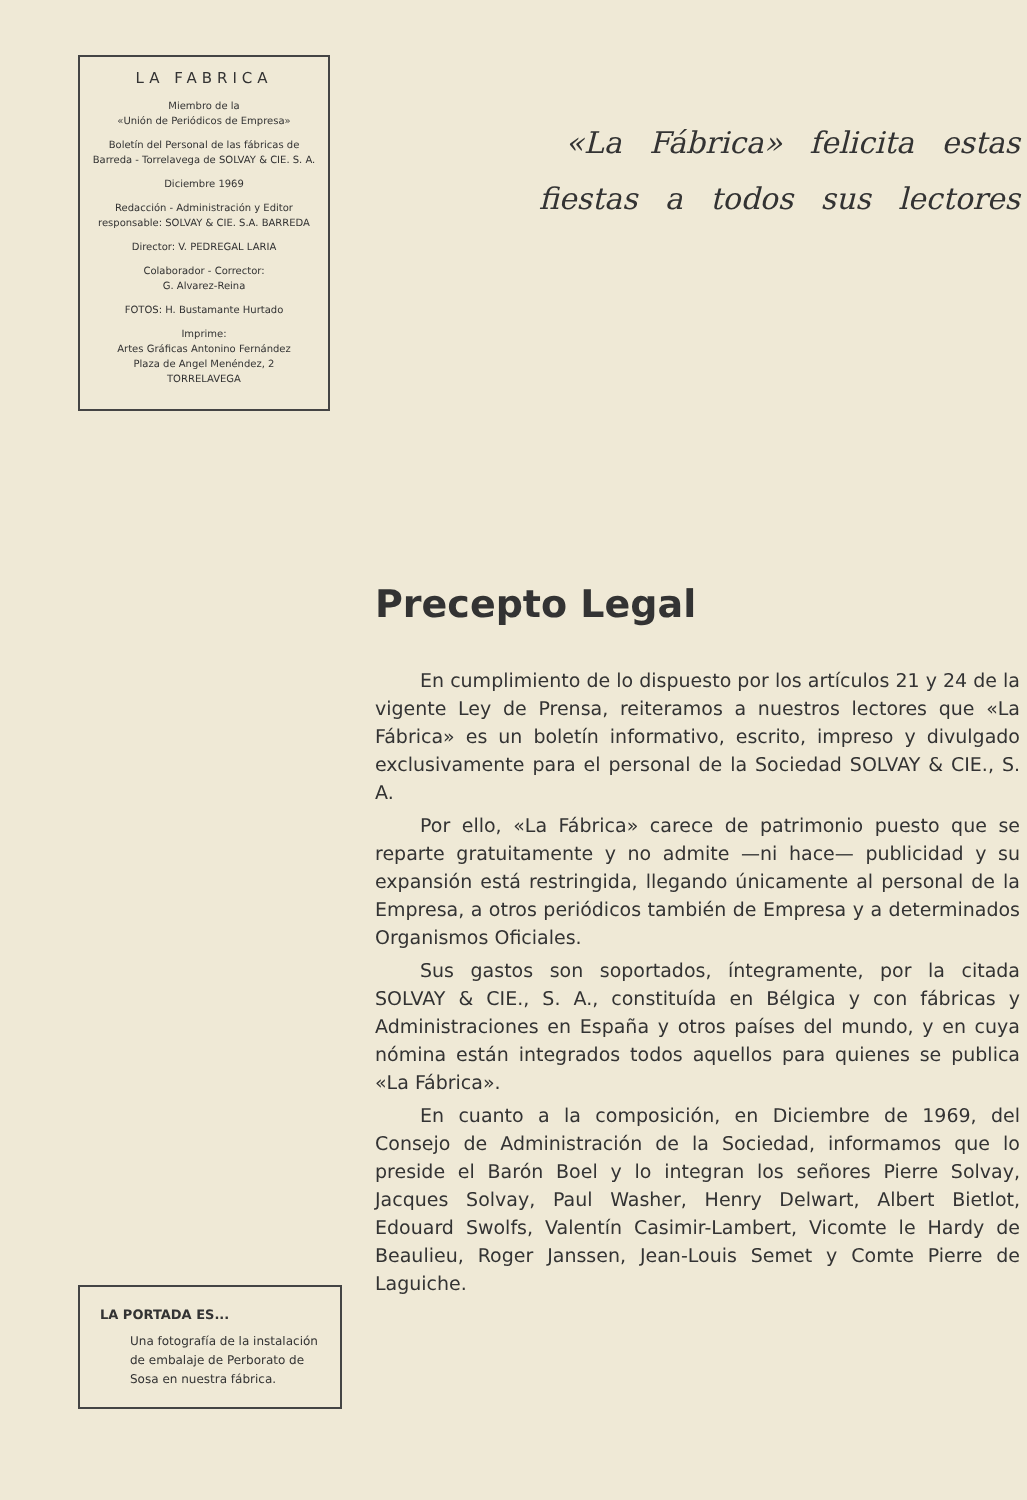LA FABRICA
Miembro de la
«Unión de Periódicos de Empresa»
Boletín del Personal de las fábricas de Barreda - Torrelavega de SOLVAY & CIE. S. A.
Diciembre 1969
Redacción - Administración y Editor responsable: SOLVAY & CIE. S.A. BARREDA
Director: V. PEDREGAL LARIA
Colaborador - Corrector:
G. Alvarez-Reina
FOTOS: H. Bustamante Hurtado
Imprime:
Artes Gráficas Antonino Fernández
Plaza de Angel Menéndez, 2
TORRELAVEGA
«La Fábrica» felicita estas
fiestas a todos sus lectores
Precepto Legal
En cumplimiento de lo dispuesto por los artículos 21 y 24 de la vigente Ley de Prensa, reiteramos a nuestros lectores que «La Fábrica» es un boletín informativo, escrito, impreso y divulgado exclusivamente para el personal de la Sociedad SOLVAY & CIE., S. A.
Por ello, «La Fábrica» carece de patrimonio puesto que se reparte gratuitamente y no admite —ni hace— publicidad y su expansión está restringida, llegando únicamente al personal de la Empresa, a otros periódicos también de Empresa y a determinados Organismos Oficiales.
Sus gastos son soportados, íntegramente, por la citada SOLVAY & CIE., S. A., constituída en Bélgica y con fábricas y Administraciones en España y otros países del mundo, y en cuya nómina están integrados todos aquellos para quienes se publica «La Fábrica».
En cuanto a la composición, en Diciembre de 1969, del Consejo de Administración de la Sociedad, informamos que lo preside el Barón Boel y lo integran los señores Pierre Solvay, Jacques Solvay, Paul Washer, Henry Delwart, Albert Bietlot, Edouard Swolfs, Valentín Casimir-Lambert, Vicomte le Hardy de Beaulieu, Roger Janssen, Jean-Louis Semet y Comte Pierre de Laguiche.
LA PORTADA ES...
Una fotografía de la instalación de embalaje de Perborato de Sosa en nuestra fábrica.